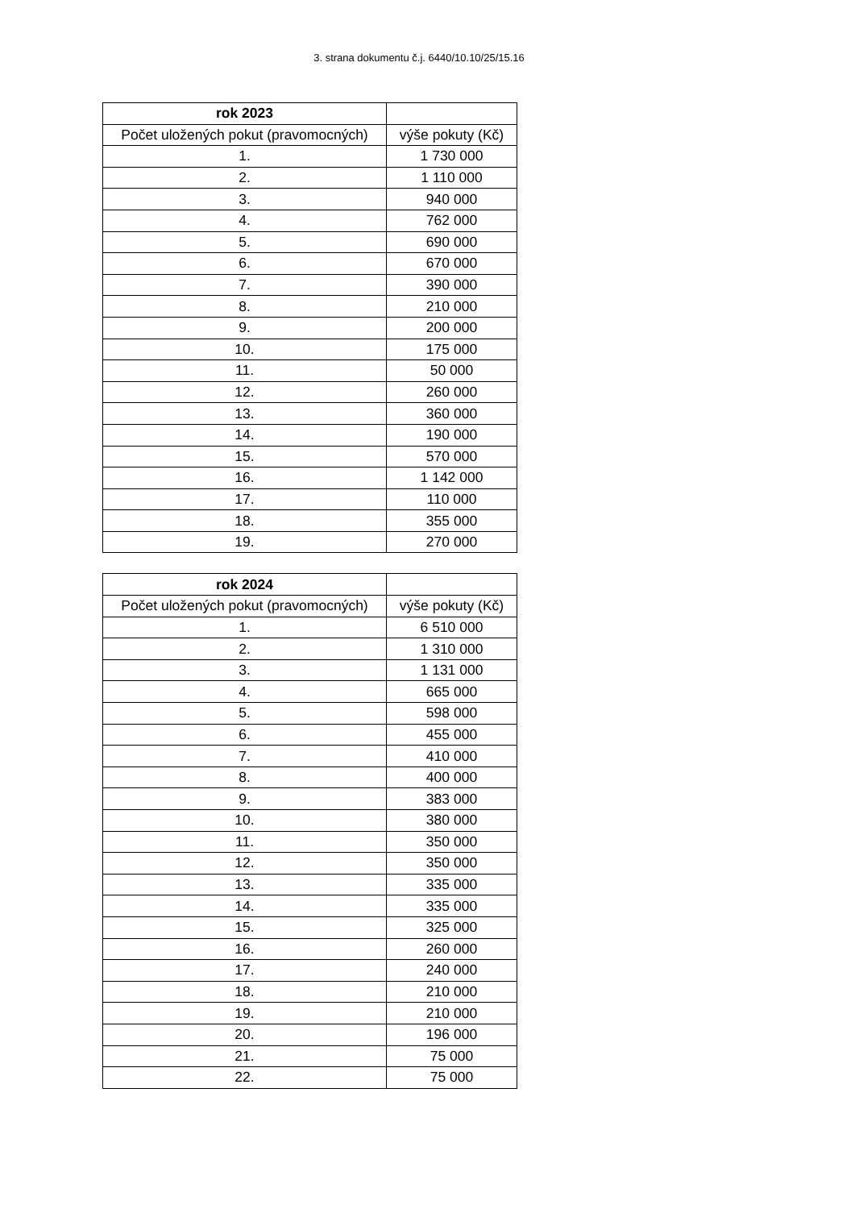3. strana dokumentu č.j. 6440/10.10/25/15.16
| rok 2023 | |
| --- | --- |
| Počet uložených pokut (pravomocných) | výše pokuty (Kč) |
| 1. | 1 730 000 |
| 2. | 1 110 000 |
| 3. | 940 000 |
| 4. | 762 000 |
| 5. | 690 000 |
| 6. | 670 000 |
| 7. | 390 000 |
| 8. | 210 000 |
| 9. | 200 000 |
| 10. | 175 000 |
| 11. | 50 000 |
| 12. | 260 000 |
| 13. | 360 000 |
| 14. | 190 000 |
| 15. | 570 000 |
| 16. | 1 142 000 |
| 17. | 110 000 |
| 18. | 355 000 |
| 19. | 270 000 |
| rok 2024 | |
| --- | --- |
| Počet uložených pokut (pravomocných) | výše pokuty (Kč) |
| 1. | 6 510 000 |
| 2. | 1 310 000 |
| 3. | 1 131 000 |
| 4. | 665 000 |
| 5. | 598 000 |
| 6. | 455 000 |
| 7. | 410 000 |
| 8. | 400 000 |
| 9. | 383 000 |
| 10. | 380 000 |
| 11. | 350 000 |
| 12. | 350 000 |
| 13. | 335 000 |
| 14. | 335 000 |
| 15. | 325 000 |
| 16. | 260 000 |
| 17. | 240 000 |
| 18. | 210 000 |
| 19. | 210 000 |
| 20. | 196 000 |
| 21. | 75 000 |
| 22. | 75 000 |